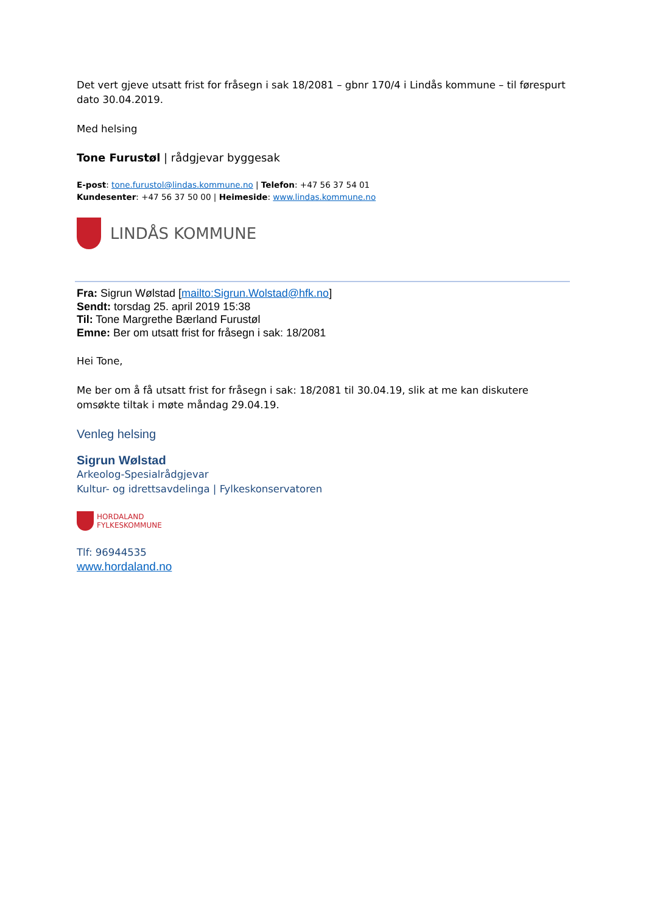Det vert gjeve utsatt frist for fråsegn i sak 18/2081 – gbnr 170/4 i Lindås kommune – til førespurt dato 30.04.2019.
Med helsing
Tone Furustøl | rådgjevar byggesak
E-post: tone.furustol@lindas.kommune.no | Telefon: +47 56 37 54 01
Kundesenter: +47 56 37 50 00 | Heimeside: www.lindas.kommune.no
LINDÅS KOMMUNE
Fra: Sigrun Wølstad [mailto:Sigrun.Wolstad@hfk.no]
Sendt: torsdag 25. april 2019 15:38
Til: Tone Margrethe Bærland Furustøl
Emne: Ber om utsatt frist for fråsegn i sak: 18/2081
Hei Tone,
Me ber om å få utsatt frist for fråsegn i sak: 18/2081 til 30.04.19, slik at me kan diskutere omsøkte tiltak i møte måndag 29.04.19.
Venleg helsing
Sigrun Wølstad
Arkeolog-Spesialrådgjevar
Kultur- og idrettsavdelinga | Fylkeskonservatoren
HORDALAND
FYLKESKOMMUNE
Tlf: 96944535
www.hordaland.no